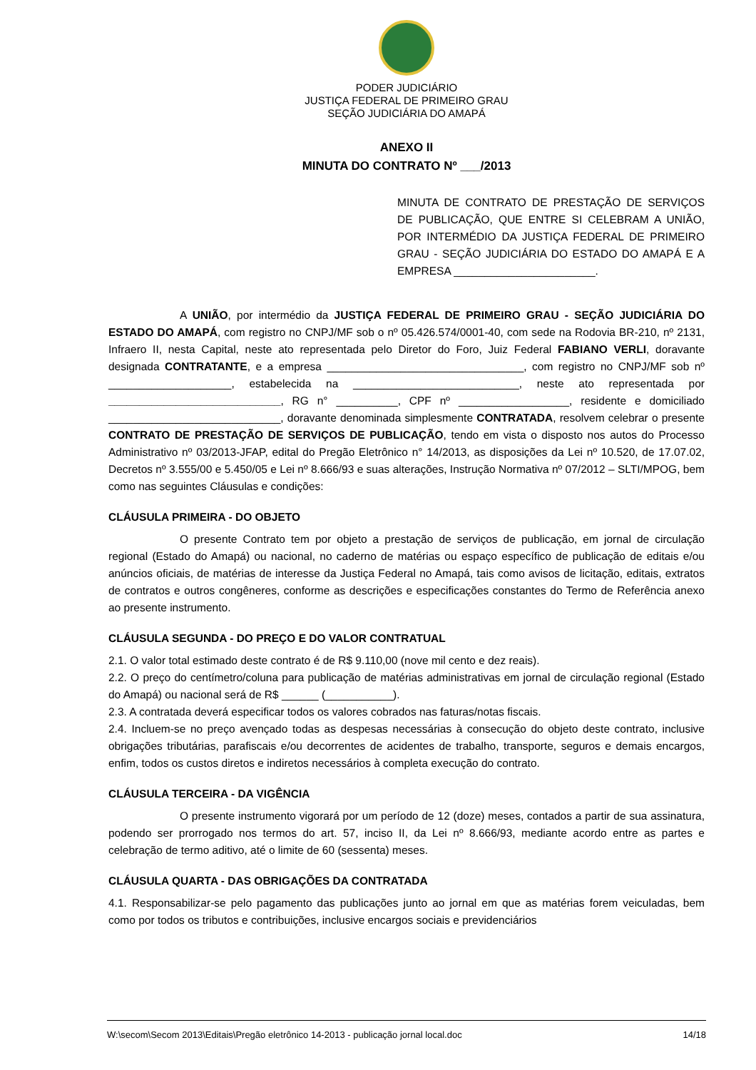PODER JUDICIÁRIO
JUSTIÇA FEDERAL DE PRIMEIRO GRAU
SEÇÃO JUDICIÁRIA DO AMAPÁ
ANEXO II
MINUTA DO CONTRATO Nº ___/2013
MINUTA DE CONTRATO DE PRESTAÇÃO DE SERVIÇOS DE PUBLICAÇÃO, QUE ENTRE SI CELEBRAM A UNIÃO, POR INTERMÉDIO DA JUSTIÇA FEDERAL DE PRIMEIRO GRAU - SEÇÃO JUDICIÁRIA DO ESTADO DO AMAPÁ E A EMPRESA _______________________.
A UNIÃO, por intermédio da JUSTIÇA FEDERAL DE PRIMEIRO GRAU - SEÇÃO JUDICIÁRIA DO ESTADO DO AMAPÁ, com registro no CNPJ/MF sob o nº 05.426.574/0001-40, com sede na Rodovia BR-210, nº 2131, Infraero II, nesta Capital, neste ato representada pelo Diretor do Foro, Juiz Federal FABIANO VERLI, doravante designada CONTRATANTE, e a empresa ________________________________, com registro no CNPJ/MF sob nº ____________________, estabelecida na ___________________________, neste ato representada por ____________________________, RG n° __________, CPF nº __________________, residente e domiciliado ____________________________, doravante denominada simplesmente CONTRATADA, resolvem celebrar o presente CONTRATO DE PRESTAÇÃO DE SERVIÇOS DE PUBLICAÇÃO, tendo em vista o disposto nos autos do Processo Administrativo nº 03/2013-JFAP, edital do Pregão Eletrônico n° 14/2013, as disposições da Lei nº 10.520, de 17.07.02, Decretos nº 3.555/00 e 5.450/05 e Lei nº 8.666/93 e suas alterações, Instrução Normativa nº 07/2012 – SLTI/MPOG, bem como nas seguintes Cláusulas e condições:
CLÁUSULA PRIMEIRA - DO OBJETO
O presente Contrato tem por objeto a prestação de serviços de publicação, em jornal de circulação regional (Estado do Amapá) ou nacional, no caderno de matérias ou espaço específico de publicação de editais e/ou anúncios oficiais, de matérias de interesse da Justiça Federal no Amapá, tais como avisos de licitação, editais, extratos de contratos e outros congêneres, conforme as descrições e especificações constantes do Termo de Referência anexo ao presente instrumento.
CLÁUSULA SEGUNDA - DO PREÇO E DO VALOR CONTRATUAL
2.1. O valor total estimado deste contrato é de R$ 9.110,00 (nove mil cento e dez reais).
2.2. O preço do centímetro/coluna para publicação de matérias administrativas em jornal de circulação regional (Estado do Amapá) ou nacional será de R$ ______ (___________).
2.3. A contratada deverá especificar todos os valores cobrados nas faturas/notas fiscais.
2.4. Incluem-se no preço avençado todas as despesas necessárias à consecução do objeto deste contrato, inclusive obrigações tributárias, parafiscais e/ou decorrentes de acidentes de trabalho, transporte, seguros e demais encargos, enfim, todos os custos diretos e indiretos necessários à completa execução do contrato.
CLÁUSULA TERCEIRA - DA VIGÊNCIA
O presente instrumento vigorará por um período de 12 (doze) meses, contados a partir de sua assinatura, podendo ser prorrogado nos termos do art. 57, inciso II, da Lei nº 8.666/93, mediante acordo entre as partes e celebração de termo aditivo, até o limite de 60 (sessenta) meses.
CLÁUSULA QUARTA - DAS OBRIGAÇÕES DA CONTRATADA
4.1. Responsabilizar-se pelo pagamento das publicações junto ao jornal em que as matérias forem veiculadas, bem como por todos os tributos e contribuições, inclusive encargos sociais e previdenciários
W:\secom\Secom 2013\Editais\Pregão eletrônico 14-2013 - publicação jornal local.doc 14/18